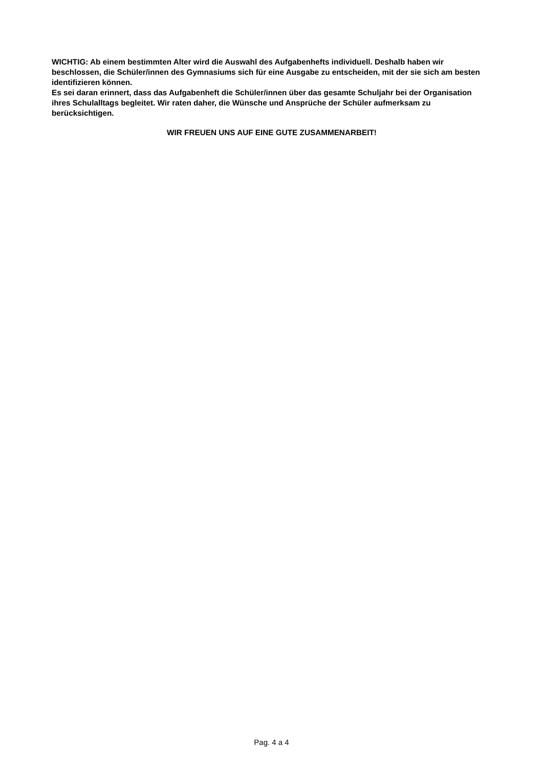WICHTIG: Ab einem bestimmten Alter wird die Auswahl des Aufgabenhefts individuell. Deshalb haben wir beschlossen, die Schüler/innen des Gymnasiums sich für eine Ausgabe zu entscheiden, mit der sie sich am besten identifizieren können.
Es sei daran erinnert, dass das Aufgabenheft die Schüler/innen über das gesamte Schuljahr bei der Organisation ihres Schulalltags begleitet. Wir raten daher, die Wünsche und Ansprüche der Schüler aufmerksam zu berücksichtigen.
WIR FREUEN UNS AUF EINE GUTE ZUSAMMENARBEIT!
Pag. 4 a 4